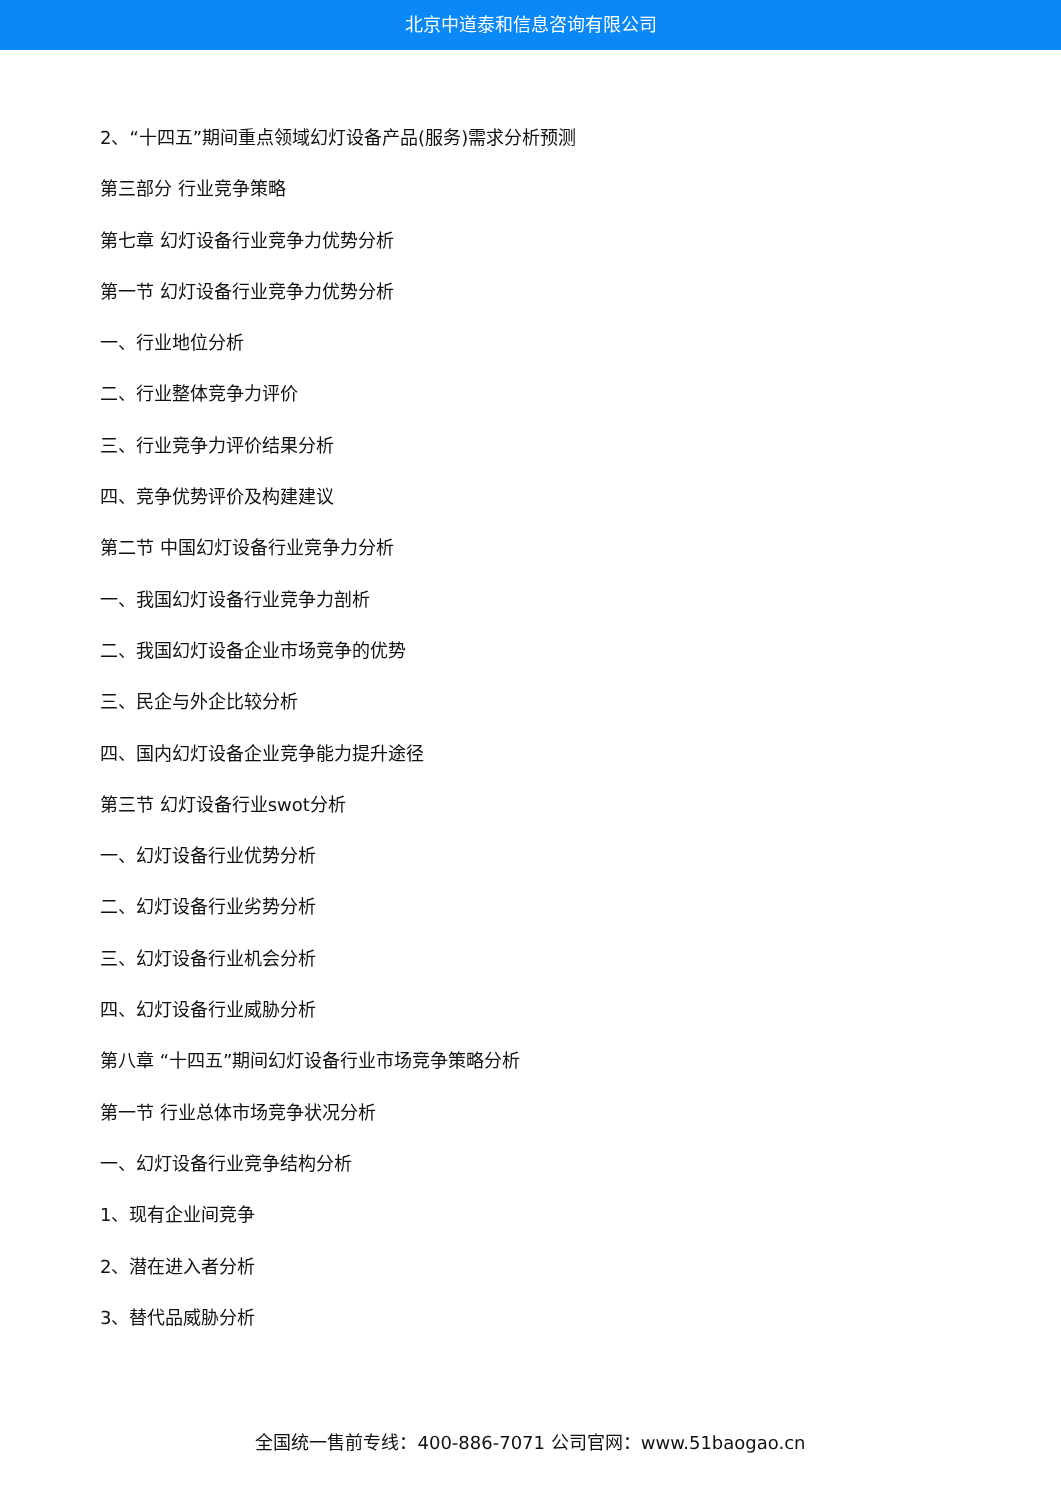北京中道泰和信息咨询有限公司
2、“十四五”期间重点领域幻灯设备产品(服务)需求分析预测
第三部分 行业竞争策略
第七章 幻灯设备行业竞争力优势分析
第一节 幻灯设备行业竞争力优势分析
一、行业地位分析
二、行业整体竞争力评价
三、行业竞争力评价结果分析
四、竞争优势评价及构建建议
第二节 中国幻灯设备行业竞争力分析
一、我国幻灯设备行业竞争力剖析
二、我国幻灯设备企业市场竞争的优势
三、民企与外企比较分析
四、国内幻灯设备企业竞争能力提升途径
第三节 幻灯设备行业swot分析
一、幻灯设备行业优势分析
二、幻灯设备行业劣势分析
三、幻灯设备行业机会分析
四、幻灯设备行业威胁分析
第八章 “十四五”期间幻灯设备行业市场竞争策略分析
第一节 行业总体市场竞争状况分析
一、幻灯设备行业竞争结构分析
1、现有企业间竞争
2、潜在进入者分析
3、替代品威胁分析
全国统一售前专线：400-886-7071 公司官网：www.51baogao.cn